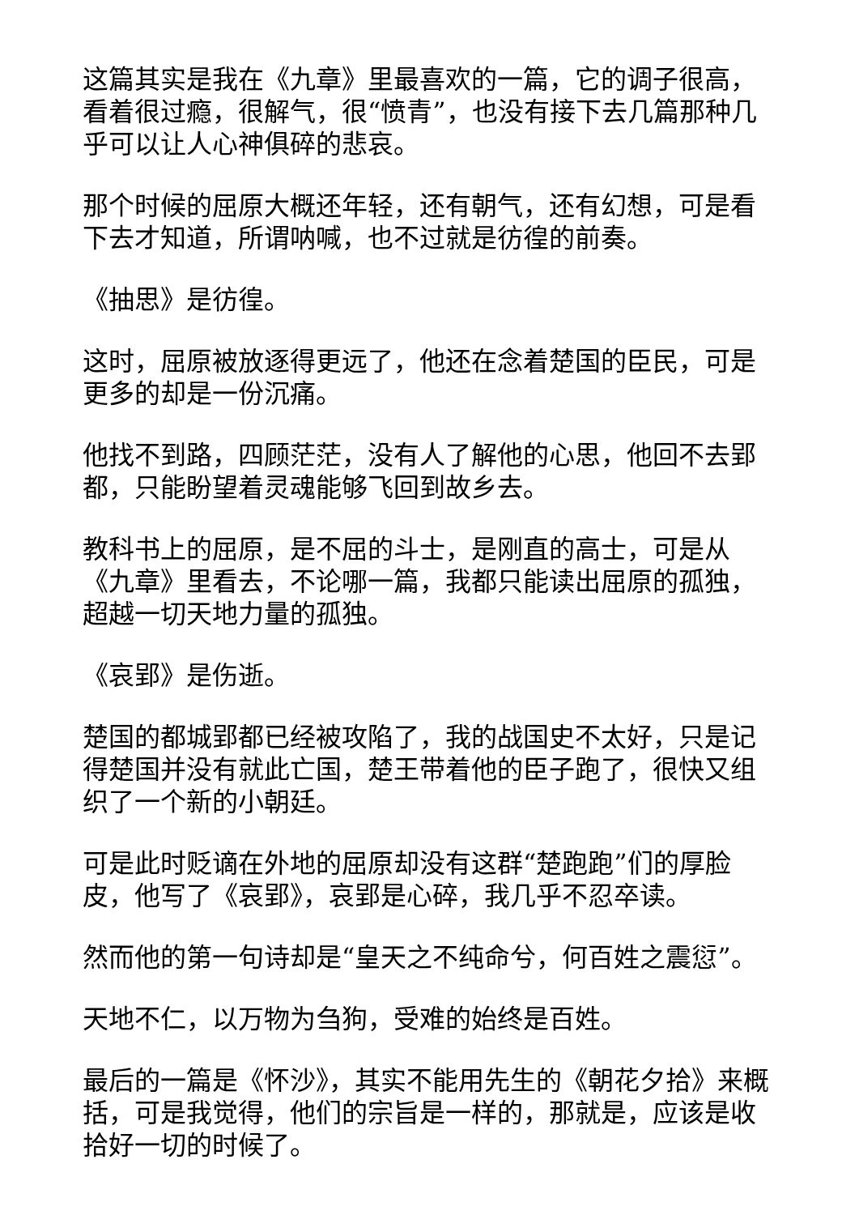这篇其实是我在《九章》里最喜欢的一篇，它的调子很高，看着很过瘾，很解气，很“愤青”，也没有接下去几篇那种几乎可以让人心神俱碎的悲哀。
那个时候的屈原大概还年轻，还有朝气，还有幻想，可是看下去才知道，所谓呐喊，也不过就是彷徨的前奏。
《抽思》是彷徨。
这时，屈原被放逐得更远了，他还在念着楚国的臣民，可是更多的却是一份沉痛。
他找不到路，四顾茫茫，没有人了解他的心思，他回不去郢都，只能盼望着灵魂能够飞回到故乡去。
教科书上的屈原，是不屈的斗士，是刚直的高士，可是从《九章》里看去，不论哪一篇，我都只能读出屈原的孤独，超越一切天地力量的孤独。
《哀郢》是伤逝。
楚国的都城郢都已经被攻陷了，我的战国史不太好，只是记得楚国并没有就此亡国，楚王带着他的臣子跑了，很快又组织了一个新的小朝廷。
可是此时贬谪在外地的屈原却没有这群“楚跑跑”们的厚脸皮，他写了《哀郢》，哀郢是心碎，我几乎不忍卒读。
然而他的第一句诗却是“皇天之不纯命兮，何百姓之震愆”。
天地不仁，以万物为刍狗，受难的始终是百姓。
最后的一篇是《怀沙》，其实不能用先生的《朝花夕拾》来概括，可是我觉得，他们的宗旨是一样的，那就是，应该是收拾好一切的时候了。